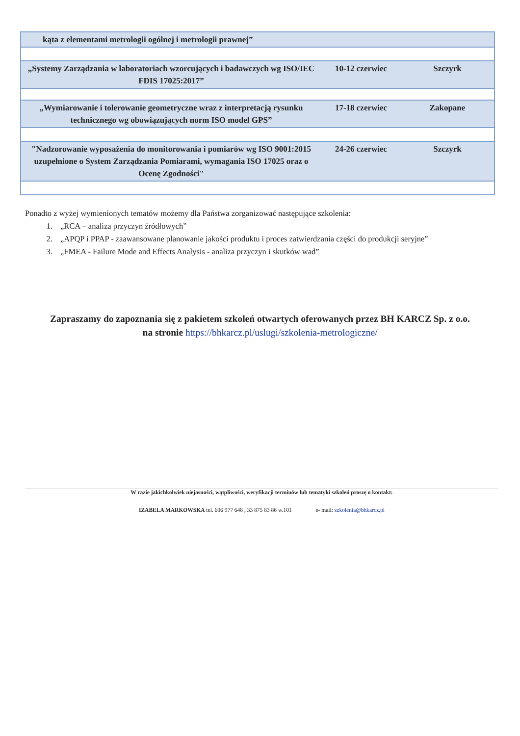| kąta z elementami metrologii ogólnej i metrologii prawnej” | | |
| „Systemy Zarządzania w laboratoriach wzorcujących i badawczych wg ISO/IEC FDIS 17025:2017” | 10-12 czerwiec | Szczyrk |
| „Wymiarowanie i tolerowanie geometryczne wraz z interpretacją rysunku technicznego wg obowiązujących norm ISO model GPS” | 17-18 czerwiec | Zakopane |
| "Nadzorowanie wyposażenia do monitorowania i pomiarów wg ISO 9001:2015 uzupełnione o System Zarządzania Pomiarami, wymagania ISO 17025 oraz o Ocenę Zgodności" | 24-26 czerwiec | Szczyrk |
Ponadto z wyżej wymienionych tematów możemy dla Państwa zorganizować następujące szkolenia:
1. „RCA – analiza przyczyn źródłowych”
2. „APQP i PPAP - zaawansowane planowanie jakości produktu i proces zatwierdzania części do produkcji seryjne”
3. „FMEA - Failure Mode and Effects Analysis - analiza przyczyn i skutków wad”
Zapraszamy do zapoznania się z pakietem szkoleń otwartych oferowanych przez BH KARCZ Sp. z o.o.
na stronie https://bhkarcz.pl/uslugi/szkolenia-metrologiczne/
W razie jakichkolwiek niejasności, wątpliwości, weryfikacji terminów lub tematyki szkoleń proszę o kontakt:
IZABELA MARKOWSKA tel. 606 977 648 , 33 875 83 86 w.101 e- mail: szkolenia@bhkarcz.pl